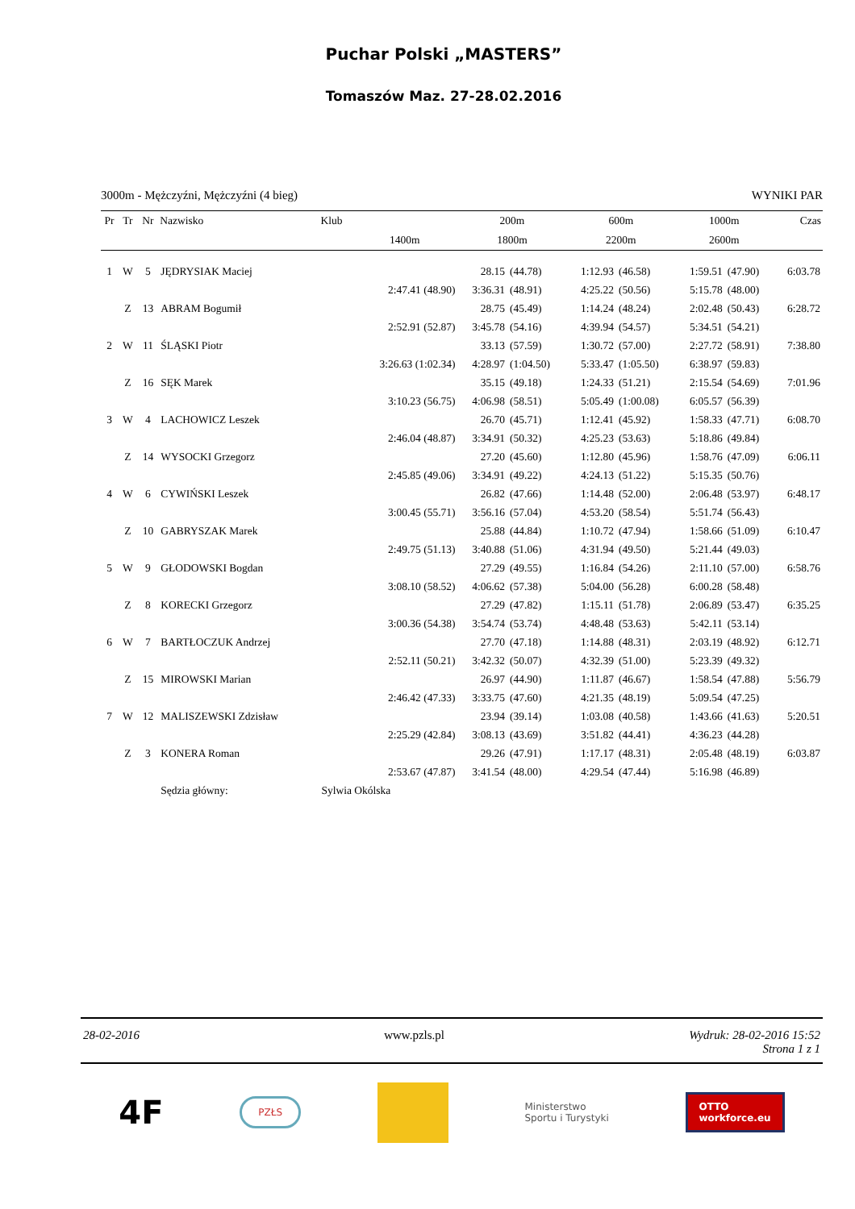Puchar Polski „MASTERS”
Tomaszów Maz. 27-28.02.2016
3000m - Mężczyźni, Mężczyźni (4 bieg) WYNIKI PAR
| Pr | Tr | Nr | Nazwisko | Klub | | 200m | | 600m | | 1000m | | Czas |
| --- | --- | --- | --- | --- | --- | --- | --- | --- | --- | --- | --- | --- |
| | | | | | 1400m | 1800m | | 2200m | | 2600m | | |
| 1 | W | 5 | JĘDRYSIAK Maciej | | | 28.15 | (44.78) | 1:12.93 | (46.58) | 1:59.51 | (47.90) | 6:03.78 |
| | | | | | 2:47.41 (48.90) | 3:36.31 | (48.91) | 4:25.22 | (50.56) | 5:15.78 | (48.00) | |
| | Z | 13 | ABRAM Bogumił | | | 28.75 | (45.49) | 1:14.24 | (48.24) | 2:02.48 | (50.43) | 6:28.72 |
| | | | | | 2:52.91 (52.87) | 3:45.78 | (54.16) | 4:39.94 | (54.57) | 5:34.51 | (54.21) | |
| 2 | W | 11 | ŚLĄSKI Piotr | | | 33.13 | (57.59) | 1:30.72 | (57.00) | 2:27.72 | (58.91) | 7:38.80 |
| | | | | | 3:26.63 (1:02.34) | 4:28.97 | (1:04.50) | 5:33.47 | (1:05.50) | 6:38.97 | (59.83) | |
| | Z | 16 | SĘK Marek | | | 35.15 | (49.18) | 1:24.33 | (51.21) | 2:15.54 | (54.69) | 7:01.96 |
| | | | | | 3:10.23 (56.75) | 4:06.98 | (58.51) | 5:05.49 | (1:00.08) | 6:05.57 | (56.39) | |
| 3 | W | 4 | LACHOWICZ Leszek | | | 26.70 | (45.71) | 1:12.41 | (45.92) | 1:58.33 | (47.71) | 6:08.70 |
| | | | | | 2:46.04 (48.87) | 3:34.91 | (50.32) | 4:25.23 | (53.63) | 5:18.86 | (49.84) | |
| | Z | 14 | WYSOCKI Grzegorz | | | 27.20 | (45.60) | 1:12.80 | (45.96) | 1:58.76 | (47.09) | 6:06.11 |
| | | | | | 2:45.85 (49.06) | 3:34.91 | (49.22) | 4:24.13 | (51.22) | 5:15.35 | (50.76) | |
| 4 | W | 6 | CYWIŃSKI Leszek | | | 26.82 | (47.66) | 1:14.48 | (52.00) | 2:06.48 | (53.97) | 6:48.17 |
| | | | | | 3:00.45 (55.71) | 3:56.16 | (57.04) | 4:53.20 | (58.54) | 5:51.74 | (56.43) | |
| | Z | 10 | GABRYSZAK Marek | | | 25.88 | (44.84) | 1:10.72 | (47.94) | 1:58.66 | (51.09) | 6:10.47 |
| | | | | | 2:49.75 (51.13) | 3:40.88 | (51.06) | 4:31.94 | (49.50) | 5:21.44 | (49.03) | |
| 5 | W | 9 | GŁODOWSKI Bogdan | | | 27.29 | (49.55) | 1:16.84 | (54.26) | 2:11.10 | (57.00) | 6:58.76 |
| | | | | | 3:08.10 (58.52) | 4:06.62 | (57.38) | 5:04.00 | (56.28) | 6:00.28 | (58.48) | |
| | Z | 8 | KORECKI Grzegorz | | | 27.29 | (47.82) | 1:15.11 | (51.78) | 2:06.89 | (53.47) | 6:35.25 |
| | | | | | 3:00.36 (54.38) | 3:54.74 | (53.74) | 4:48.48 | (53.63) | 5:42.11 | (53.14) | |
| 6 | W | 7 | BARTŁOCZUK Andrzej | | | 27.70 | (47.18) | 1:14.88 | (48.31) | 2:03.19 | (48.92) | 6:12.71 |
| | | | | | 2:52.11 (50.21) | 3:42.32 | (50.07) | 4:32.39 | (51.00) | 5:23.39 | (49.32) | |
| | Z | 15 | MIROWSKI Marian | | | 26.97 | (44.90) | 1:11.87 | (46.67) | 1:58.54 | (47.88) | 5:56.79 |
| | | | | | 2:46.42 (47.33) | 3:33.75 | (47.60) | 4:21.35 | (48.19) | 5:09.54 | (47.25) | |
| 7 | W | 12 | MALISZEWSKI Zdzisław | | | 23.94 | (39.14) | 1:03.08 | (40.58) | 1:43.66 | (41.63) | 5:20.51 |
| | | | | | 2:25.29 (42.84) | 3:08.13 | (43.69) | 3:51.82 | (44.41) | 4:36.23 | (44.28) | |
| | Z | 3 | KONERA Roman | | | 29.26 | (47.91) | 1:17.17 | (48.31) | 2:05.48 | (48.19) | 6:03.87 |
| | | | | | 2:53.67 (47.87) | 3:41.54 | (48.00) | 4:29.54 | (47.44) | 5:16.98 | (46.89) | |
| | | | Sędzia główny: | Sylwia Okólska | | | | | | | | |
28-02-2016 www.pzls.pl Wydruk: 28-02-2016 15:52
Strona 1 z 1
4F PZŁS Ministerstwo
Sportu i Turystyki OTTO
workforce.eu